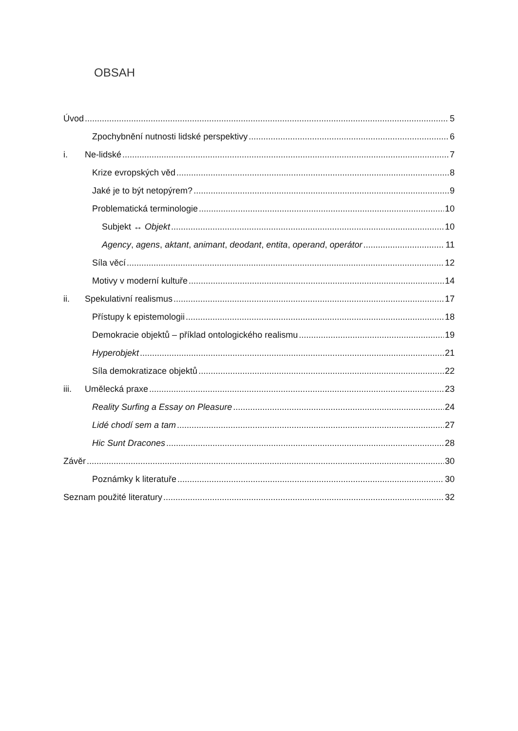OBSAH
Úvod 5
Zpochybnění nutnosti lidské perspektivy 6
i. Ne-lidské 7
Krize evropských věd 8
Jaké je to být netopýrem? 9
Problematická terminologie 10
Subjekt ↔ Objekt 10
Agency, agens, aktant, animant, deodant, entita, operand, operátor 11
Síla věcí 12
Motivy v moderní kultuře 14
ii. Spekulativní realismus 17
Přístupy k epistemologii 18
Demokracie objektů – příklad ontologického realismu 19
Hyperobjekt 21
Síla demokratizace objektů 22
iii. Umělecká praxe 23
Reality Surfing a Essay on Pleasure 24
Lidé chodí sem a tam 27
Hic Sunt Dracones 28
Závěr 30
Poznámky k literatuře 30
Seznam použité literatury 32